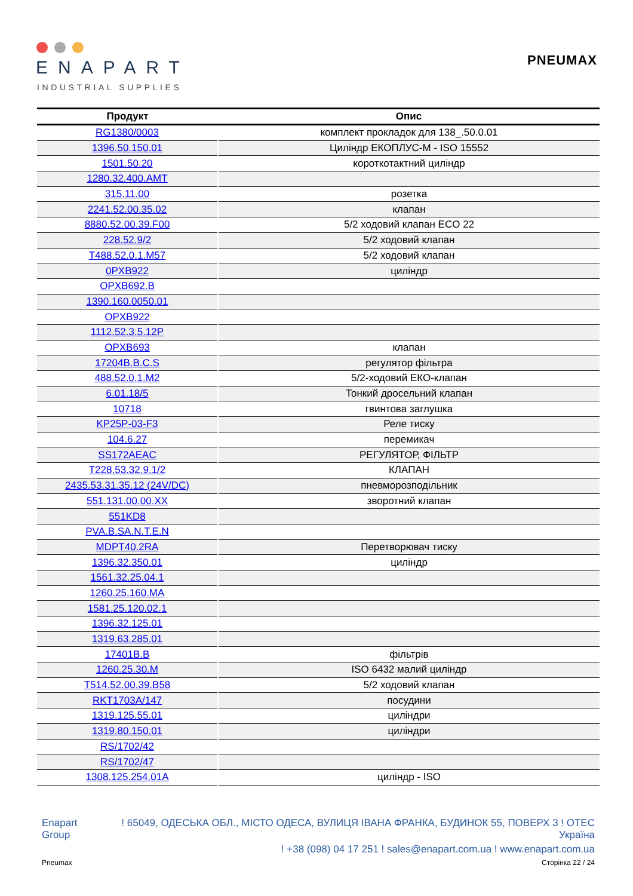ENAPART
INDUSTRIAL SUPPLIES
PNEUMAX
| Продукт | Опис |
| --- | --- |
| RG1380/0003 | комплект прокладок для 138_.50.0.01 |
| 1396.50.150.01 | Циліндр ЕКОПЛУС-М - ISO 15552 |
| 1501.50.20 | короткотактний циліндр |
| 1280.32.400.AMT | |
| 315.11.00 | розетка |
| 2241.52.00.35.02 | клапан |
| 8880.52.00.39.F00 | 5/2 ходовий клапан ECO 22 |
| 228.52.9/2 | 5/2 ходовий клапан |
| T488.52.0.1.M57 | 5/2 ходовий клапан |
| 0PXB922 | циліндр |
| OPXB692.B | |
| 1390.160.0050.01 | |
| OPXB922 | |
| 1112.52.3.5.12P | |
| OPXB693 | клапан |
| 17204B.B.C.S | регулятор фільтра |
| 488.52.0.1.M2 | 5/2-ходовий ЕКО-клапан |
| 6.01.18/5 | Тонкий дросельний клапан |
| 10718 | гвинтова заглушка |
| KP25P-03-F3 | Реле тиску |
| 104.6.27 | перемикач |
| SS172AEAC | РЕГУЛЯТОР, ФІЛЬТР |
| T228.53.32.9.1/2 | КЛАПАН |
| 2435.53.31.35.12 (24V/DC) | пневморозподільник |
| 551.131.00.00.XX | зворотний клапан |
| 551KD8 | |
| PVA.B.SA.N.T.E.N | |
| MDPT40.2RA | Перетворювач тиску |
| 1396.32.350.01 | циліндр |
| 1561.32.25.04.1 | |
| 1260.25.160.MA | |
| 1581.25.120.02.1 | |
| 1396.32.125.01 | |
| 1319.63.285.01 | |
| 17401B.B | фільтрів |
| 1260.25.30.M | ISO 6432 малий циліндр |
| T514.52.00.39.B58 | 5/2 ходовий клапан |
| RKT1703A/147 | посудини |
| 1319.125.55.01 | циліндри |
| 1319.80.150.01 | циліндри |
| RS/1702/42 | |
| RS/1702/47 | |
| 1308.125.254.01A | циліндр - ISO |
Enapart Group
! 65049, ОДЕСЬКА ОБЛ., МІСТО ОДЕСА, ВУЛИЦЯ ІВАНА ФРАНКА, БУДИНОК 55, ПОВЕРХ 3 ! ОТЕС
Україна
! +38 (098) 04 17 251 ! sales@enapart.com.ua ! www.enapart.com.ua
Pneumax Сторінка 22 / 24